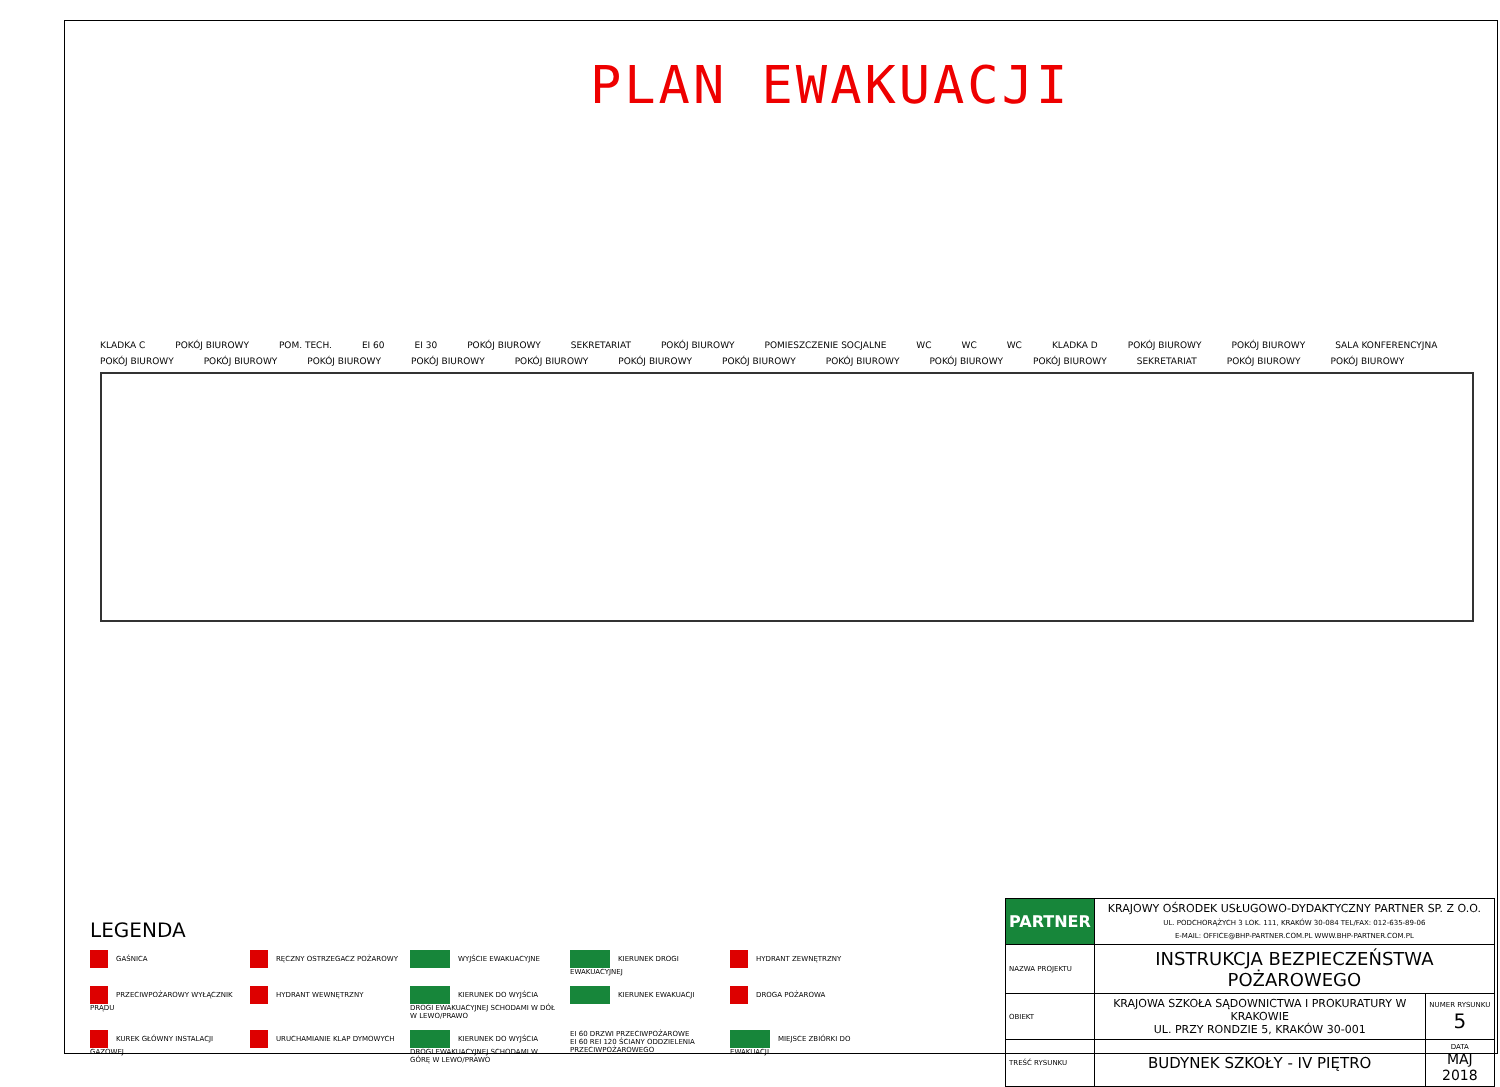PLAN EWAKUACJI
KLADKA C POKÓJ BIUROWY POM. TECH. EI 60 EI 30 POKÓJ BIUROWY SEKRETARIAT POKÓJ BIUROWY POMIESZCZENIE SOCJALNE WC WC WC KLADKA D POKÓJ BIUROWY POKÓJ BIUROWY SALA KONFERENCYJNA POKÓJ BIUROWY POKÓJ BIUROWY POKÓJ BIUROWY POKÓJ BIUROWY POKÓJ BIUROWY POKÓJ BIUROWY POKÓJ BIUROWY POKÓJ BIUROWY POKÓJ BIUROWY POKÓJ BIUROWY SEKRETARIAT POKÓJ BIUROWY POKÓJ BIUROWY
LEGENDA
GAŚNICA
RĘCZNY OSTRZEGACZ POŻAROWY
WYJŚCIE EWAKUACYJNE
KIERUNEK DROGI EWAKUACYJNEJ
HYDRANT ZEWNĘTRZNY
PRZECIWPOŻAROWY WYŁĄCZNIK PRĄDU
HYDRANT WEWNĘTRZNY
KIERUNEK DO WYJŚCIA DROGI EWAKUACYJNEJ SCHODAMI W DÓŁ W LEWO/PRAWO
KIERUNEK EWAKUACJI
DROGA POŻAROWA
KUREK GŁÓWNY INSTALACJI GAZOWEJ
URUCHAMIANIE KLAP DYMOWYCH
KIERUNEK DO WYJŚCIA DROGI EWAKUACYJNEJ SCHODAMI W GÓRĘ W LEWO/PRAWO
EI 60 DRZWI PRZECIWPOŻAROWE
EI 60 REI 120 ŚCIANY ODDZIELENIA PRZECIWPOŻAROWEGO
MIEJSCE ZBIÓRKI DO EWAKUACJI
| PARTNER | KRAJOWY OŚRODEK USŁUGOWO-DYDAKTYCZNY PARTNER SP. Z O.O. UL. PODCHORĄŻYCH 3 LOK. 111, KRAKÓW 30-084 TEL/FAX: 012-635-89-06 E-MAIL: OFFICE@BHP-PARTNER.COM.PL WWW.BHP-PARTNER.COM.PL | |
| NAZWA PROJEKTU | INSTRUKCJA BEZPIECZEŃSTWA POŻAROWEGO | |
| OBIEKT | KRAJOWA SZKOŁA SĄDOWNICTWA I PROKURATURY W KRAKOWIE UL. PRZY RONDZIE 5, KRAKÓW 30-001 | NUMER RYSUNKU 5 |
| TREŚĆ RYSUNKU | BUDYNEK SZKOŁY - IV PIĘTRO | DATA MAJ 2018 |